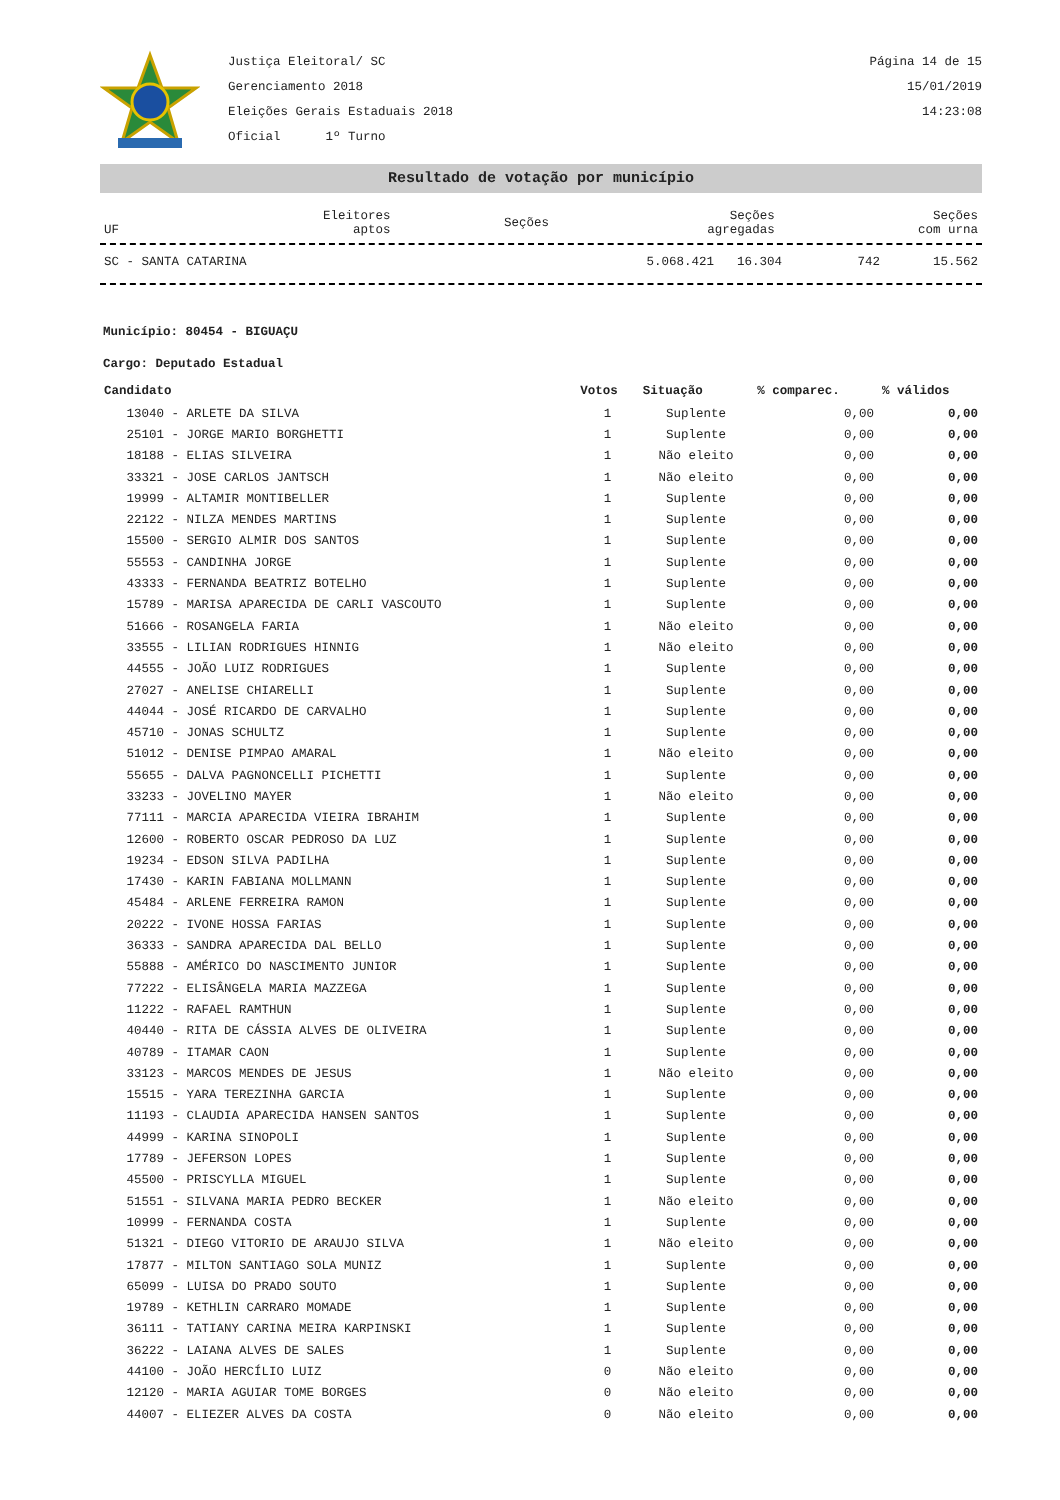Justiça Eleitoral/ SC
Gerenciamento 2018
Eleições Gerais Estaduais 2018
Oficial 1º Turno
Página 14 de 15
15/01/2019
14:23:08
Resultado de votação por município
| UF | Eleitores aptos | Seções | Seções agregadas | Seções com urna |
| --- | --- | --- | --- | --- |
| SC - SANTA CATARINA | 5.068.421 | 16.304 | 742 | 15.562 |
Município: 80454 - BIGUAÇU
Cargo: Deputado Estadual
| Candidato | Votos | Situação | % comparec. | % válidos |
| --- | --- | --- | --- | --- |
| 13040 - ARLETE DA SILVA | 1 | Suplente | 0,00 | 0,00 |
| 25101 - JORGE MARIO BORGHETTI | 1 | Suplente | 0,00 | 0,00 |
| 18188 - ELIAS SILVEIRA | 1 | Não eleito | 0,00 | 0,00 |
| 33321 - JOSE CARLOS JANTSCH | 1 | Não eleito | 0,00 | 0,00 |
| 19999 - ALTAMIR MONTIBELLER | 1 | Suplente | 0,00 | 0,00 |
| 22122 - NILZA MENDES MARTINS | 1 | Suplente | 0,00 | 0,00 |
| 15500 - SERGIO ALMIR DOS SANTOS | 1 | Suplente | 0,00 | 0,00 |
| 55553 - CANDINHA JORGE | 1 | Suplente | 0,00 | 0,00 |
| 43333 - FERNANDA BEATRIZ BOTELHO | 1 | Suplente | 0,00 | 0,00 |
| 15789 - MARISA APARECIDA DE CARLI VASCOUTO | 1 | Suplente | 0,00 | 0,00 |
| 51666 - ROSANGELA FARIA | 1 | Não eleito | 0,00 | 0,00 |
| 33555 - LILIAN RODRIGUES HINNIG | 1 | Não eleito | 0,00 | 0,00 |
| 44555 - JOÃO LUIZ RODRIGUES | 1 | Suplente | 0,00 | 0,00 |
| 27027 - ANELISE CHIARELLI | 1 | Suplente | 0,00 | 0,00 |
| 44044 - JOSÉ RICARDO DE CARVALHO | 1 | Suplente | 0,00 | 0,00 |
| 45710 - JONAS SCHULTZ | 1 | Suplente | 0,00 | 0,00 |
| 51012 - DENISE PIMPAO AMARAL | 1 | Não eleito | 0,00 | 0,00 |
| 55655 - DALVA PAGNONCELLI PICHETTI | 1 | Suplente | 0,00 | 0,00 |
| 33233 - JOVELINO MAYER | 1 | Não eleito | 0,00 | 0,00 |
| 77111 - MARCIA APARECIDA VIEIRA IBRAHIM | 1 | Suplente | 0,00 | 0,00 |
| 12600 - ROBERTO OSCAR PEDROSO DA LUZ | 1 | Suplente | 0,00 | 0,00 |
| 19234 - EDSON SILVA PADILHA | 1 | Suplente | 0,00 | 0,00 |
| 17430 - KARIN FABIANA MOLLMANN | 1 | Suplente | 0,00 | 0,00 |
| 45484 - ARLENE FERREIRA RAMON | 1 | Suplente | 0,00 | 0,00 |
| 20222 - IVONE HOSSA FARIAS | 1 | Suplente | 0,00 | 0,00 |
| 36333 - SANDRA APARECIDA DAL BELLO | 1 | Suplente | 0,00 | 0,00 |
| 55888 - AMÉRICO DO NASCIMENTO JUNIOR | 1 | Suplente | 0,00 | 0,00 |
| 77222 - ELISÂNGELA MARIA MAZZEGA | 1 | Suplente | 0,00 | 0,00 |
| 11222 - RAFAEL RAMTHUN | 1 | Suplente | 0,00 | 0,00 |
| 40440 - RITA DE CÁSSIA ALVES DE OLIVEIRA | 1 | Suplente | 0,00 | 0,00 |
| 40789 - ITAMAR CAON | 1 | Suplente | 0,00 | 0,00 |
| 33123 - MARCOS MENDES DE JESUS | 1 | Não eleito | 0,00 | 0,00 |
| 15515 - YARA TEREZINHA GARCIA | 1 | Suplente | 0,00 | 0,00 |
| 11193 - CLAUDIA APARECIDA HANSEN SANTOS | 1 | Suplente | 0,00 | 0,00 |
| 44999 - KARINA SINOPOLI | 1 | Suplente | 0,00 | 0,00 |
| 17789 - JEFERSON LOPES | 1 | Suplente | 0,00 | 0,00 |
| 45500 - PRISCYLLA MIGUEL | 1 | Suplente | 0,00 | 0,00 |
| 51551 - SILVANA MARIA PEDRO BECKER | 1 | Não eleito | 0,00 | 0,00 |
| 10999 - FERNANDA COSTA | 1 | Suplente | 0,00 | 0,00 |
| 51321 - DIEGO VITORIO DE ARAUJO SILVA | 1 | Não eleito | 0,00 | 0,00 |
| 17877 - MILTON SANTIAGO SOLA MUNIZ | 1 | Suplente | 0,00 | 0,00 |
| 65099 - LUISA DO PRADO SOUTO | 1 | Suplente | 0,00 | 0,00 |
| 19789 - KETHLIN CARRARO MOMADE | 1 | Suplente | 0,00 | 0,00 |
| 36111 - TATIANY CARINA MEIRA KARPINSKI | 1 | Suplente | 0,00 | 0,00 |
| 36222 - LAIANA ALVES DE SALES | 1 | Suplente | 0,00 | 0,00 |
| 44100 - JOÃO HERCÍLIO LUIZ | 0 | Não eleito | 0,00 | 0,00 |
| 12120 - MARIA AGUIAR TOME BORGES | 0 | Não eleito | 0,00 | 0,00 |
| 44007 - ELIEZER ALVES DA COSTA | 0 | Não eleito | 0,00 | 0,00 |